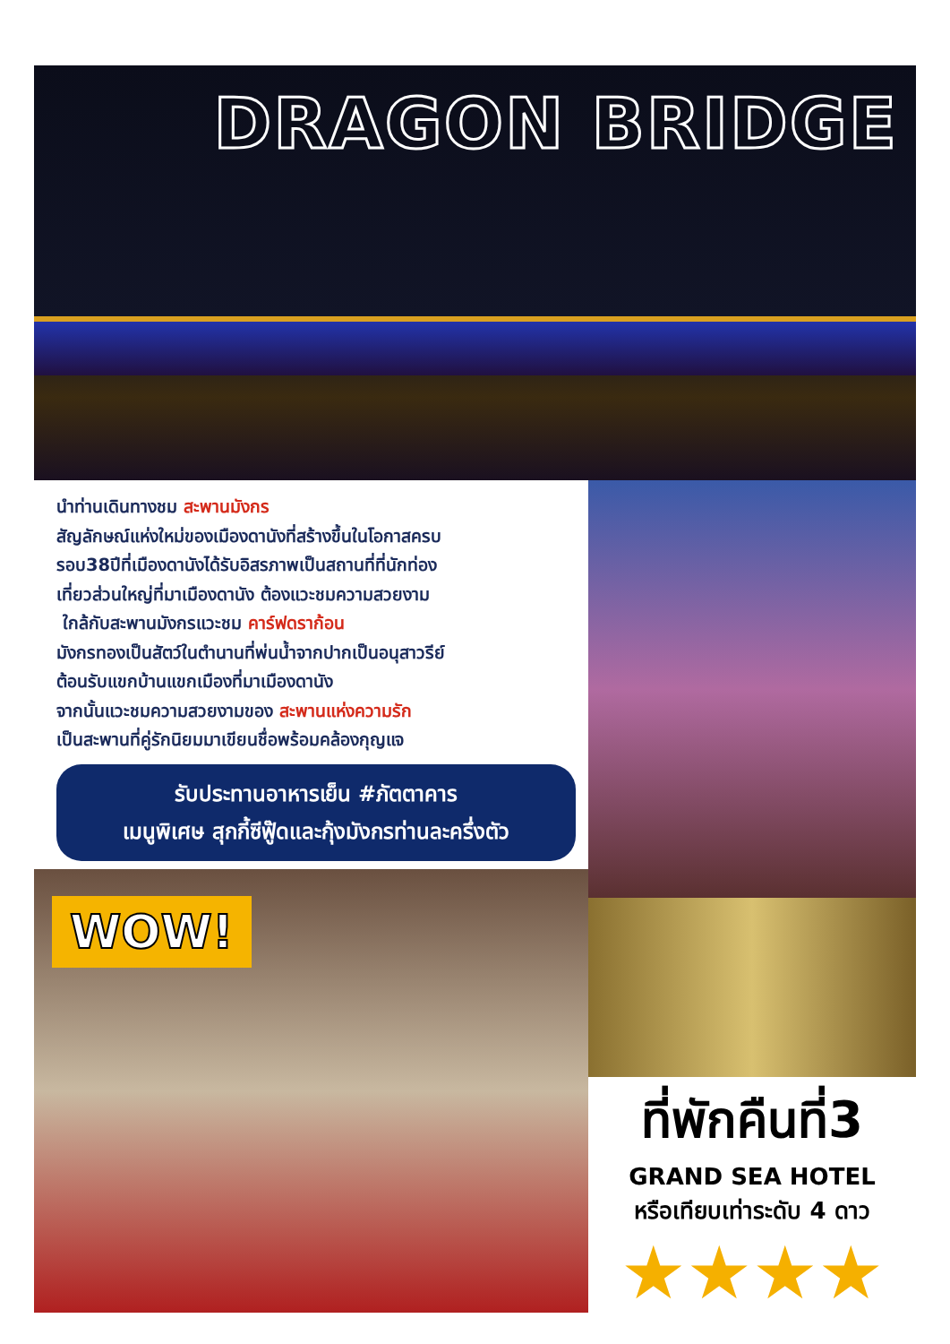DRAGON BRIDGE
นำท่านเดินทางชม สะพานมังกร
สัญลักษณ์แห่งใหม่ของเมืองดานังที่สร้างขึ้นในโอกาสครบ
รอบ38ปีที่เมืองดานังได้รับอิสรภาพเป็นสถานที่ที่นักท่อง
เที่ยวส่วนใหญ่ที่มาเมืองดานัง ต้องแวะชมความสวยงาม
ใกล้กับสะพานมังกรแวะชม คาร์ฟดราก้อน
มังกรทองเป็นสัตว์ในตำนานที่พ่นน้ำจากปากเป็นอนุสาวรีย์
ต้อนรับแขกบ้านแขกเมืองที่มาเมืองดานัง
จากนั้นแวะชมความสวยงามของ สะพานแห่งความรัก
เป็นสะพานที่คู่รักนิยมมาเขียนชื่อพร้อมคล้องกุญแจ
รับประทานอาหารเย็น #ภัตตาคาร
เมนูพิเศษ สุกกี้ซีฟู๊ดและกุ้งมังกรท่านละครึ่งตัว
WOW!
ที่พักคืนที่3
GRAND SEA HOTEL
หรือเทียบเท่าระดับ 4 ดาว
★★★★